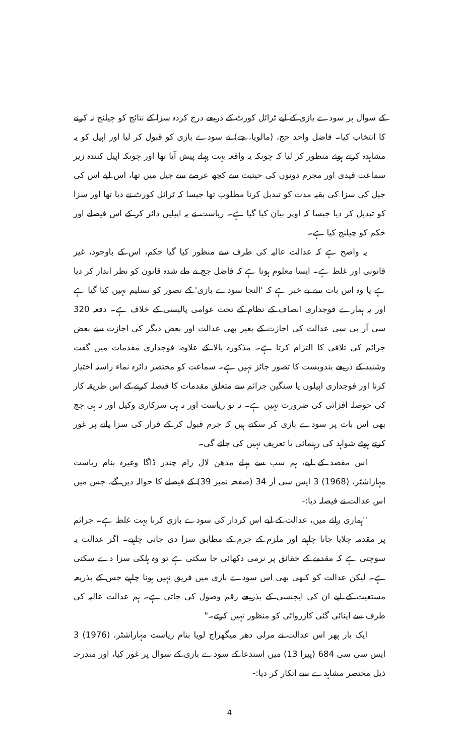کے سوال پر سودے بازی کے لیے ٹرائل کورٹ کے ذریعے درج کردہ سزا کے نتائج کو چیلنج نہ کرنے کا انتخاب کیا۔ فاضل واحد جج، (مالویا، جے) نے سودے بازی کو قبول کر لیا اور اپیل کو یہ مشاہدہ کرتے ہوئے منظور کر لیا کہ چونکہ یہ واقعہ بہت پہلے پیش آیا تھا اور چونکہ اپیل کنندہ زیر سماعت قیدی اور مجرم دونوں کی حیثیت سے کچھ عرصے سے جیل میں تھا، اس لیے اس کی جیل کی سزا کی بقیہ مدت کو تبدیل کرنا مطلوب تھا جیسا کہ ٹرائل کورٹ نے دیا تھا اور سزا کو تبدیل کر دیا جیسا کہ اوپر بیان کیا گیا ہے۔ ریاست نے یہ اپیلیں دائر کر کے اس فیصلے اور حکم کو چیلنج کیا ہے۔
یہ واضح ہے کہ عدالت عالیہ کی طرف سے منظور کیا گیا حکم، اس کے باوجود، غیر قانونی اور غلط ہے۔ ایسا معلوم ہوتا ہے کہ فاضل جج نے طے شدہ قانون کو نظر انداز کر دیا ہے یا وہ اس بات سے بے خبر ہے کہ 'التجا سودے بازی' کے تصور کو تسلیم نہیں کیا گیا ہے اور یہ ہمارے فوجداری انصاف کے نظام کے تحت عوامی پالیسی کے خلاف ہے۔ دفعہ 320 سی آر پی سی عدالت کی اجازت کے بغیر بھی عدالت اور بعض دیگر کی اجازت سے بعض جرائم کی تلافی کا التزام کرتا ہے۔ مذکورہ بالا کے علاوہ، فوجداری مقدمات میں گفت وشنید کے ذریعے بندوبست کا تصور جائز نہیں ہے۔ سماعت کو مختصر دائرہ نماء راستہ اختیار کرنا اور فوجداری اپیلوں یا سنگین جرائم سے متعلق مقدمات کا فیصلہ کرنے کے اس طریقہ کار کی حوصلہ افزائی کی ضرورت نہیں ہے۔ نہ تو ریاست اور نہ ہی سرکاری وکیل اور نہ ہی جج بھی اس بات پر سودے بازی کر سکتے ہیں کہ جرم قبول کر کے فرار کی سزا پانے پر غور کرتے ہوئے شواہد کی رہنمائی یا تعریف نہیں کی جائے گی۔
اس مقصد کے لیے، ہم سب سے پہلے مدھن لال رام چندر ڈاگا وغیرہ بنام ریاست مہاراشٹر، (1968) 3 ایس سی آر 34 (صفحہ نمبر 39) کے فیصلے کا حوالہ دیں گے، جس میں اس عدالت نے فیصلہ دیا:-
''ہماری رائے میں، عدالت کے لیے اس کردار کی سودے بازی کرنا بہت غلط ہے۔ جرائم پر مقدمہ چلایا جانا چاہیے اور ملزم کے جرم کے مطابق سزا دی جانی چاہیے۔ اگر عدالت یہ سوچتی ہے کہ مقدمے کے حقائق پر نرمی دکھائی جا سکتی ہے تو وہ ہلکی سزا دے سکتی ہے۔ لیکن عدالت کو کبھی بھی اس سودے بازی میں فریق نہیں ہونا چاہیے جس کے بذریعہ مستغیث کے لیے ان کی ایجنسی کے بذریعے رقم وصول کی جاتی ہے۔ ہم عدالت عالیہ کی طرف سے اپنائی گئی کارروائی کو منظور نہیں کرتے۔"
ایک بار پھر اس عدالت نے مرلی دھر میگھراج لویا بنام ریاست مہاراشٹر، (1976) 3 ایس سی سی 684 (پیرا 13) میں استدعا کے سودے بازی کے سوال پر غور کیا، اور مندرجہ ذیل مختصر مشاہدے سے انکار کر دیا:-
4